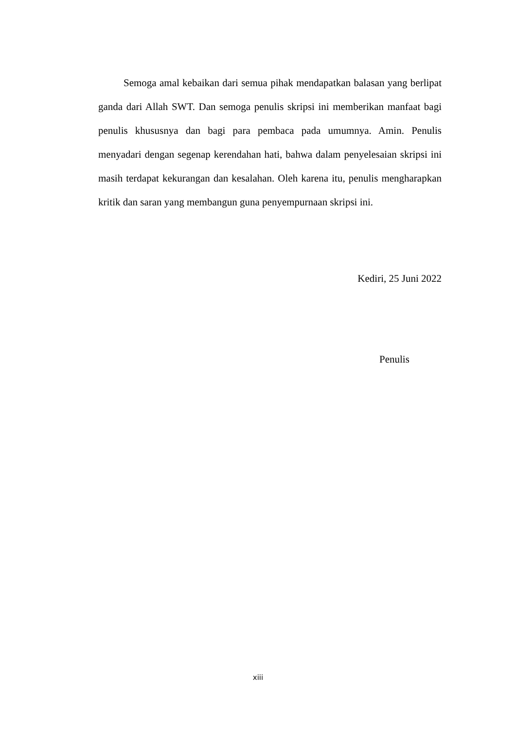Semoga amal kebaikan dari semua pihak mendapatkan balasan yang berlipat ganda dari Allah SWT. Dan semoga penulis skripsi ini memberikan manfaat bagi penulis khususnya dan bagi para pembaca pada umumnya. Amin. Penulis menyadari dengan segenap kerendahan hati, bahwa dalam penyelesaian skripsi ini masih terdapat kekurangan dan kesalahan. Oleh karena itu, penulis mengharapkan kritik dan saran yang membangun guna penyempurnaan skripsi ini.
Kediri, 25 Juni 2022
Penulis
xiii